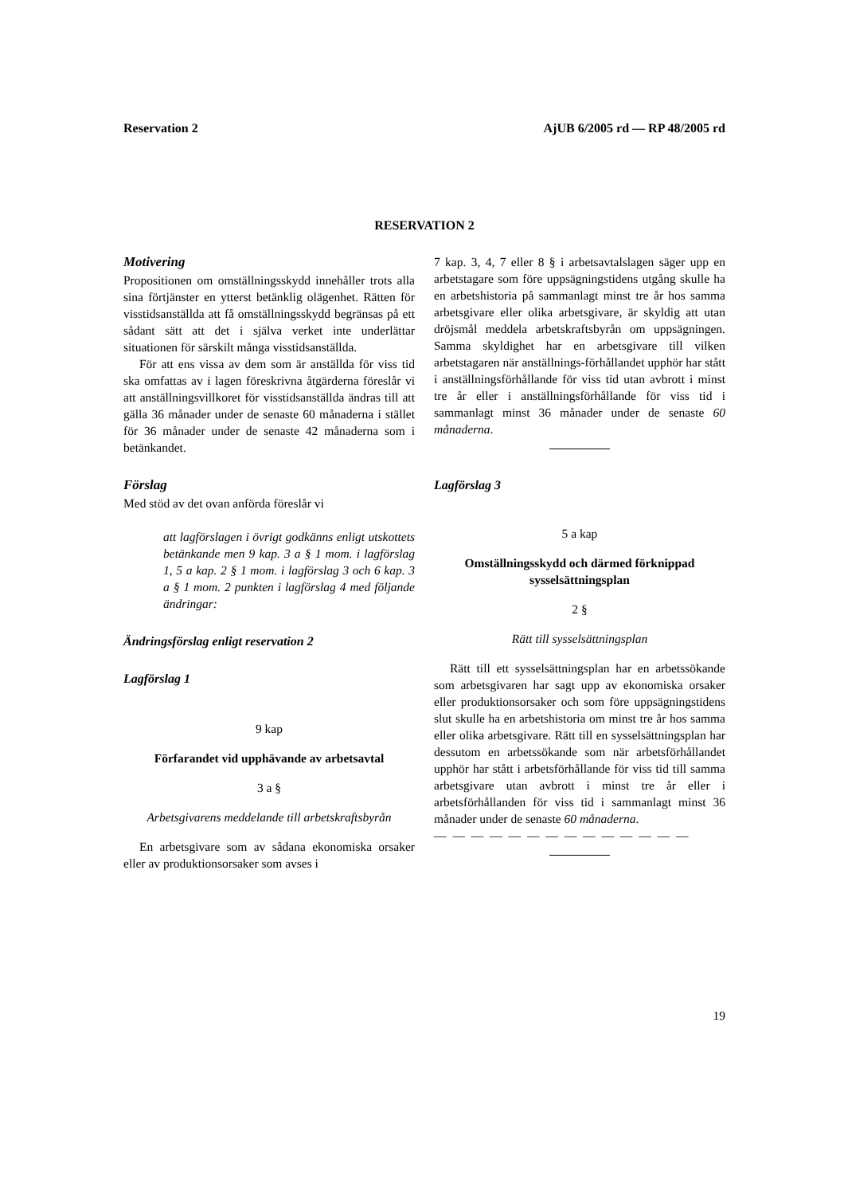Reservation 2 AjUB 6/2005 rd — RP 48/2005 rd
RESERVATION 2
Motivering
Propositionen om omställningsskydd innehåller trots alla sina förtjänster en ytterst betänklig olägenhet. Rätten för visstidsanställda att få omställningsskydd begränsas på ett sådant sätt att det i själva verket inte underlättar situationen för särskilt många visstidsanställda.
För att ens vissa av dem som är anställda för viss tid ska omfattas av i lagen föreskrivna åtgärderna föreslår vi att anställningsvillkoret för visstidsanställda ändras till att gälla 36 månader under de senaste 60 månaderna i stället för 36 månader under de senaste 42 månaderna som i betänkandet.
Förslag
Med stöd av det ovan anförda föreslår vi
att lagförslagen i övrigt godkänns enligt utskottets betänkande men 9 kap. 3 a § 1 mom. i lagförslag 1, 5 a kap. 2 § 1 mom. i lagförslag 3 och 6 kap. 3 a § 1 mom. 2 punkten i lagförslag 4 med följande ändringar:
Ändringsförslag enligt reservation 2
Lagförslag 1
9 kap
Förfarandet vid upphävande av arbetsavtal
3 a §
Arbetsgivarens meddelande till arbetskraftsbyrån
En arbetsgivare som av sådana ekonomiska orsaker eller av produktionsorsaker som avses i
7 kap. 3, 4, 7 eller 8 § i arbetsavtalslagen säger upp en arbetstagare som före uppsägningstidens utgång skulle ha en arbetshistoria på sammanlagt minst tre år hos samma arbetsgivare eller olika arbetsgivare, är skyldig att utan dröjsmål meddela arbetskraftsbyrån om uppsägningen. Samma skyldighet har en arbetsgivare till vilken arbetstagaren när anställnings-förhållandet upphör har stått i anställningsförhållande för viss tid utan avbrott i minst tre år eller i anställningsförhållande för viss tid i sammanlagt minst 36 månader under de senaste 60 månaderna.
Lagförslag 3
5 a kap
Omställningsskydd och därmed förknippad sysselsättningsplan
2 §
Rätt till sysselsättningsplan
Rätt till ett sysselsättningsplan har en arbetssökande som arbetsgivaren har sagt upp av ekonomiska orsaker eller produktionsorsaker och som före uppsägningstidens slut skulle ha en arbetshistoria om minst tre år hos samma eller olika arbetsgivare. Rätt till en sysselsättningsplan har dessutom en arbetssökande som när arbetsförhållandet upphör har stått i arbetsförhållande för viss tid till samma arbetsgivare utan avbrott i minst tre år eller i arbetsförhållanden för viss tid i sammanlagt minst 36 månader under de senaste 60 månaderna.
— — — — — — — — — — — — — —
19